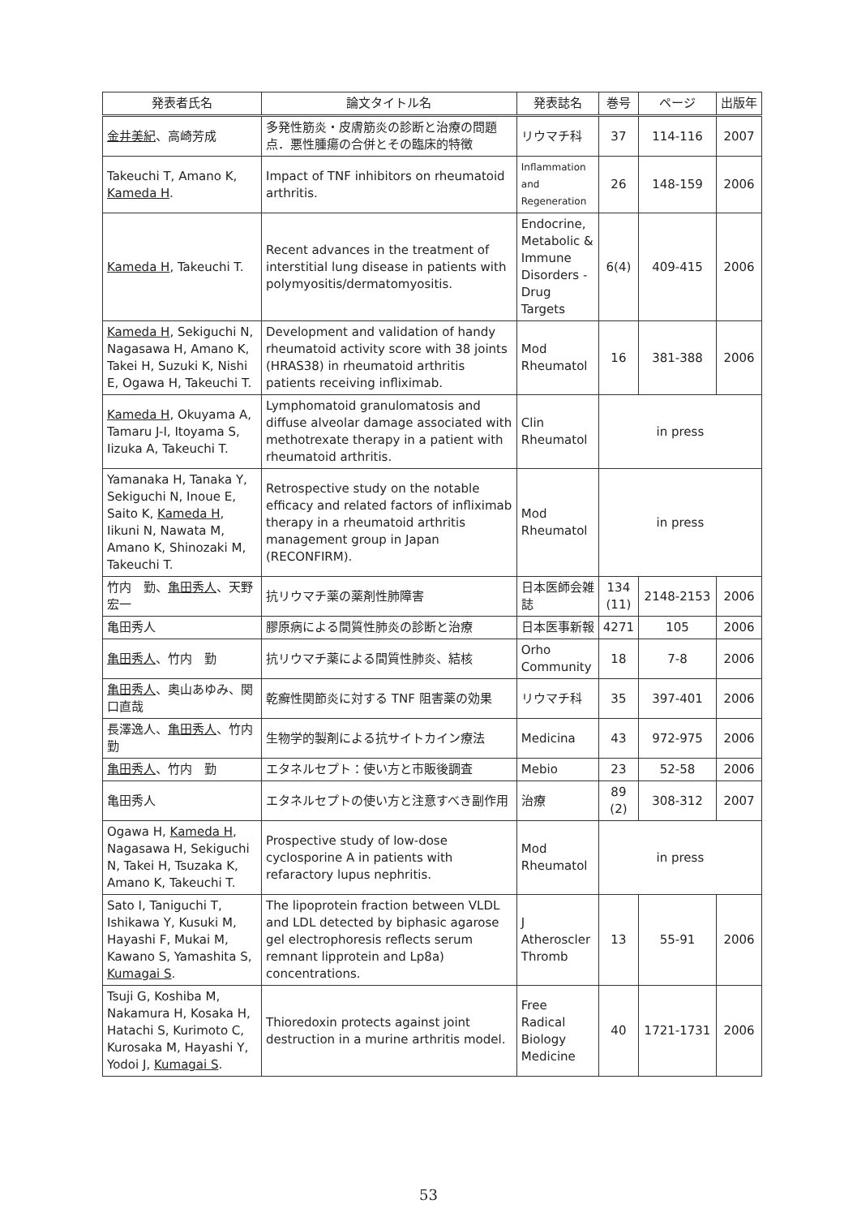| 発表者氏名 | 論文タイトル名 | 発表誌名 | 巻号 | ページ | 出版年 |
| --- | --- | --- | --- | --- | --- |
| 金井美紀 、高崎芳成 | 多発性筋炎・皮膚筋炎の診断と治療の問題点．悪性腫瘍の合併とその臨床的特徴 | リウマチ科 | 37 | 114-116 | 2007 |
| Takeuchi T, Amano K, Kameda H . | Impact of TNF inhibitors on rheumatoid arthritis. | Inflammation and Regeneration | 26 | 148-159 | 2006 |
| Kameda H , Takeuchi T. | Recent advances in the treatment of interstitial lung disease in patients with polymyositis/dermatomyositis. | Endocrine, Metabolic & Immune Disorders - Drug Targets | 6(4) | 409-415 | 2006 |
| Kameda H , Sekiguchi N, Nagasawa H, Amano K, Takei H, Suzuki K, Nishi E, Ogawa H, Takeuchi T. | Development and validation of handy rheumatoid activity score with 38 joints (HRAS38) in rheumatoid arthritis patients receiving infliximab. | Mod Rheumatol | 16 | 381-388 | 2006 |
| Kameda H , Okuyama A, Tamaru J-I, Itoyama S, Iizuka A, Takeuchi T. | Lymphomatoid granulomatosis and diffuse alveolar damage associated with methotrexate therapy in a patient with rheumatoid arthritis. | Clin Rheumatol | in press | | |
| Yamanaka H, Tanaka Y, Sekiguchi N, Inoue E, Saito K, Kameda H , Iikuni N, Nawata M, Amano K, Shinozaki M, Takeuchi T. | Retrospective study on the notable efficacy and related factors of infliximab therapy in a rheumatoid arthritis management group in Japan (RECONFIRM). | Mod Rheumatol | in press | | |
| 竹内 勤、 亀田秀人 、天野宏一 | 抗リウマチ薬の薬剤性肺障害 | 日本医師会雑誌 | 134 (11) | 2148-2153 | 2006 |
| 亀田秀人 | 膠原病による間質性肺炎の診断と治療 | 日本医事新報 | 4271 | 105 | 2006 |
| 亀田秀人 、竹内 勤 | 抗リウマチ薬による間質性肺炎、結核 | Orho Community | 18 | 7-8 | 2006 |
| 亀田秀人 、奥山あゆみ、関口直哉 | 乾癬性関節炎に対する TNF 阻害薬の効果 | リウマチ科 | 35 | 397-401 | 2006 |
| 長澤逸人、 亀田秀人 、竹内 勤 | 生物学的製剤による抗サイトカイン療法 | Medicina | 43 | 972-975 | 2006 |
| 亀田秀人 、竹内 勤 | エタネルセプト：使い方と市販後調査 | Mebio | 23 | 52-58 | 2006 |
| 亀田秀人 | エタネルセプトの使い方と注意すべき副作用 | 治療 | 89 (2) | 308-312 | 2007 |
| Ogawa H, Kameda H , Nagasawa H, Sekiguchi N, Takei H, Tsuzaka K, Amano K, Takeuchi T. | Prospective study of low-dose cyclosporine A in patients with refaractory lupus nephritis. | Mod Rheumatol | in press | | |
| Sato I, Taniguchi T, Ishikawa Y, Kusuki M, Hayashi F, Mukai M, Kawano S, Yamashita S, Kumagai S . | The lipoprotein fraction between VLDL and LDL detected by biphasic agarose gel electrophoresis reflects serum remnant lipprotein and Lp8a) concentrations. | J Atheroscler Thromb | 13 | 55-91 | 2006 |
| Tsuji G, Koshiba M, Nakamura H, Kosaka H, Hatachi S, Kurimoto C, Kurosaka M, Hayashi Y, Yodoi J, Kumagai S . | Thioredoxin protects against joint destruction in a murine arthritis model. | Free Radical Biology Medicine | 40 | 1721-1731 | 2006 |
53